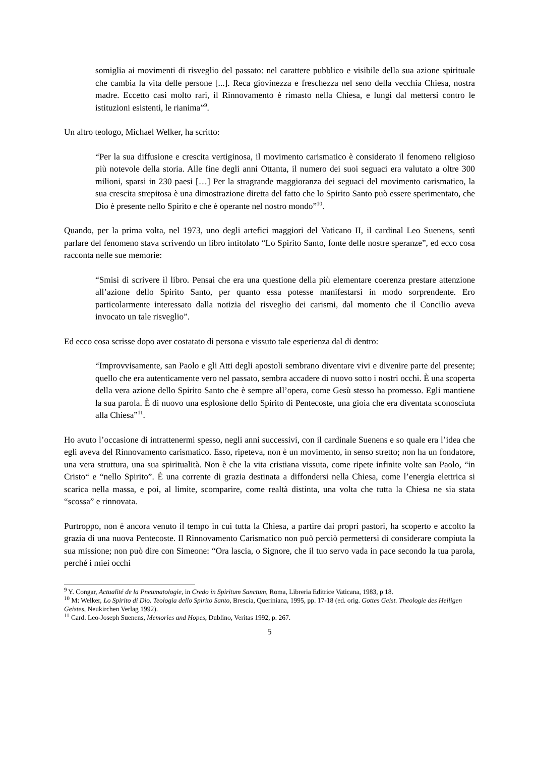somiglia ai movimenti di risveglio del passato: nel carattere pubblico e visibile della sua azione spirituale che cambia la vita delle persone [...]. Reca giovinezza e freschezza nel seno della vecchia Chiesa, nostra madre. Eccetto casi molto rari, il Rinnovamento è rimasto nella Chiesa, e lungi dal mettersi contro le istituzioni esistenti, le rianima”<sup>9</sup>.
Un altro teologo, Michael Welker, ha scritto:
“Per la sua diffusione e crescita vertiginosa, il movimento carismatico è considerato il fenomeno religioso più notevole della storia. Alle fine degli anni Ottanta, il numero dei suoi seguaci era valutato a oltre 300 milioni, sparsi in 230 paesi […] Per la stragrande maggioranza dei seguaci del movimento carismatico, la sua crescita strepitosa è una dimostrazione diretta del fatto che lo Spirito Santo può essere sperimentato, che Dio è presente nello Spirito e che è operante nel nostro mondo”<sup>10</sup>.
Quando, per la prima volta, nel 1973, uno degli artefici maggiori del Vaticano II, il cardinal Leo Suenens, sentì parlare del fenomeno stava scrivendo un libro intitolato “Lo Spirito Santo, fonte delle nostre speranze”, ed ecco cosa racconta nelle sue memorie:
“Smisi di scrivere il libro. Pensai che era una questione della più elementare coerenza prestare attenzione all’azione dello Spirito Santo, per quanto essa potesse manifestarsi in modo sorprendente. Ero particolarmente interessato dalla notizia del risveglio dei carismi, dal momento che il Concilio aveva invocato un tale risveglio”.
Ed ecco cosa scrisse dopo aver costatato di persona e vissuto tale esperienza dal di dentro:
“Improvvisamente, san Paolo e gli Atti degli apostoli sembrano diventare vivi e divenire parte del presente; quello che era autenticamente vero nel passato, sembra accadere di nuovo sotto i nostri occhi. È una scoperta della vera azione dello Spirito Santo che è sempre all’opera, come Gesù stesso ha promesso. Egli mantiene la sua parola. È di nuovo una esplosione dello Spirito di Pentecoste, una gioia che era diventata sconosciuta alla Chiesa”<sup>11</sup>.
Ho avuto l’occasione di intrattenermi spesso, negli anni successivi, con il cardinale Suenens e so quale era l’idea che egli aveva del Rinnovamento carismatico. Esso, ripeteva, non è un movimento, in senso stretto; non ha un fondatore, una vera struttura, una sua spiritualità. Non è che la vita cristiana vissuta, come ripete infinite volte san Paolo, “in Cristo“ e “nello Spirito”. È una corrente di grazia destinata a diffondersi nella Chiesa, come l’energia elettrica si scarica nella massa, e poi, al limite, scomparire, come realtà distinta, una volta che tutta la Chiesa ne sia stata “scossa” e rinnovata.
Purtroppo, non è ancora venuto il tempo in cui tutta la Chiesa, a partire dai propri pastori, ha scoperto e accolto la grazia di una nuova Pentecoste. Il Rinnovamento Carismatico non può perciò permettersi di considerare compiuta la sua missione; non può dire con Simeone: “Ora lascia, o Signore, che il tuo servo vada in pace secondo la tua parola, perché i miei occhi
<sup>9</sup> Y. Congar, Actualité de la Pneumatologie, in Credo in Spiritum Sanctum, Roma, Libreria Editrice Vaticana, 1983, p 18.
<sup>10</sup> M: Welker, Lo Spirito di Dio. Teologia dello Spirito Santo, Brescia, Queriniana, 1995, pp. 17-18 (ed. orig. Gottes Geist. Theologie des Heiligen Geistes, Neukirchen Verlag 1992).
<sup>11</sup> Card. Leo-Joseph Suenens, Memories and Hopes, Dublino, Veritas 1992, p. 267.
5